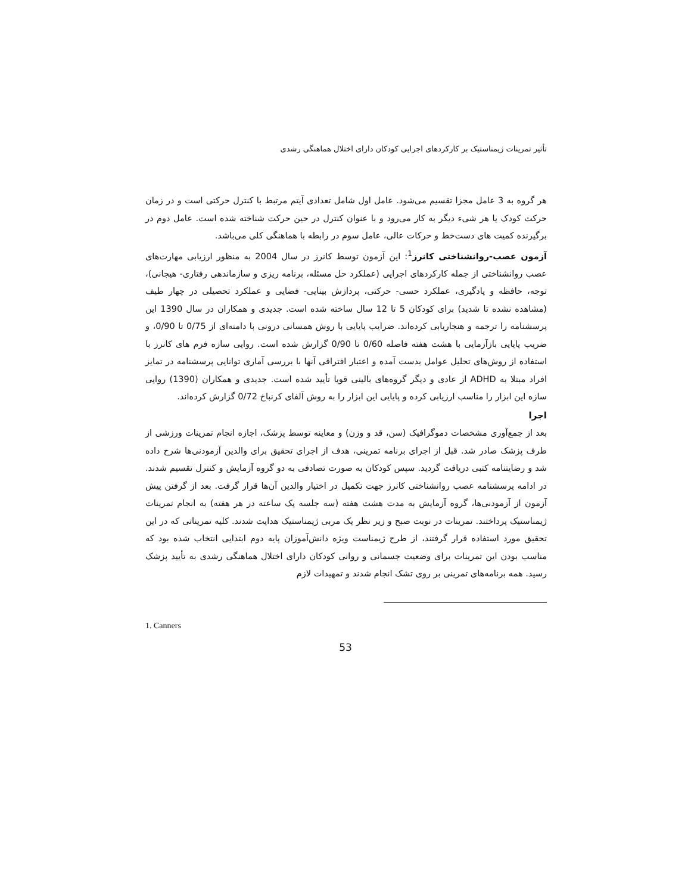تأثیر تمرینات ژیمناستیک بر کارکردهای اجرایی کودکان دارای اختلال هماهنگی رشدی
هر گروه به 3 عامل مجزا تقسیم می‌شود. عامل اول شامل تعدادی آیتم مرتبط با کنترل حرکتی است و در زمان حرکت کودک یا هر شیء دیگر به کار می‌رود و با عنوان کنترل در حین حرکت شناخته شده است. عامل دوم در برگیرنده کمیت های دست‌خط و حرکات عالی، عامل سوم در رابطه با هماهنگی کلی می‌باشد.
آزمون عصب-روانشناختی کانرز<sup>1</sup>: این آزمون توسط کانرز در سال 2004 به منظور ارزیابی مهارت‌های عصب روانشناختی از جمله کارکردهای اجرایی (عملکرد حل مسئله، برنامه ریزی و سازماندهی رفتاری- هیجانی)، توجه، حافظه و یادگیری، عملکرد حسی- حرکتی، پردازش بینایی- فضایی و عملکرد تحصیلی در چهار طیف (مشاهده نشده تا شدید) برای کودکان 5 تا 12 سال ساخته شده است. جدیدی و همکاران در سال 1390 این پرسشنامه را ترجمه و هنجاریابی کرده‌اند. ضرایب پایایی با روش همسانی درونی با دامنه‌ای از 0/75 تا 0/90، و ضریب پایایی بازآزمایی با هشت هفته فاصله 0/60 تا 0/90 گزارش شده است. روایی سازه فرم های کانرز با استفاده از روش‌های تحلیل عوامل بدست آمده و اعتبار افتراقی آنها با بررسی آماری توانایی پرسشنامه در تمایز افراد مبتلا به ADHD از عادی و دیگر گروه‌های بالینی قویا تأیید شده است. جدیدی و همکاران (1390) روایی سازه این ابزار را مناسب ارزیابی کرده و پایایی این ابزار را به روش آلفای کرنباخ 0/72 گزارش کرده‌اند.
اجرا
بعد از جمع‌آوری مشخصات دموگرافیک (سن، قد و وزن) و معاینه توسط پزشک، اجازه انجام تمرینات ورزشی از طرف پزشک صادر شد. قبل از اجرای برنامه تمرینی، هدف از اجرای تحقیق برای والدین آزمودنی‌ها شرح داده شد و رضایتنامه کتبی دریافت گردید. سپس کودکان به صورت تصادفی به دو گروه آزمایش و کنترل تقسیم شدند. در ادامه پرسشنامه عصب روانشناختی کانرز جهت تکمیل در اختیار والدین آن‌ها قرار گرفت. بعد از گرفتن پیش آزمون از آزمودنی‌ها، گروه آزمایش به مدت هشت هفته (سه جلسه یک ساعته در هر هفته) به انجام تمرینات ژیمناستیک پرداختند. تمرینات در نوبت صبح و زیر نظر یک مربی ژیمناستیک هدایت شدند. کلیه تمریناتی که در این تحقیق مورد استفاده قرار گرفتند، از طرح ژیمناست ویژه دانش‌آموزان پایه دوم ابتدایی انتخاب شده بود که مناسب بودن این تمرینات برای وضعیت جسمانی و روانی کودکان دارای اختلال هماهنگی رشدی به تأیید پزشک رسید. همه برنامه‌های تمرینی بر روی تشک انجام شدند و تمهیدات لازم
1. Canners
53